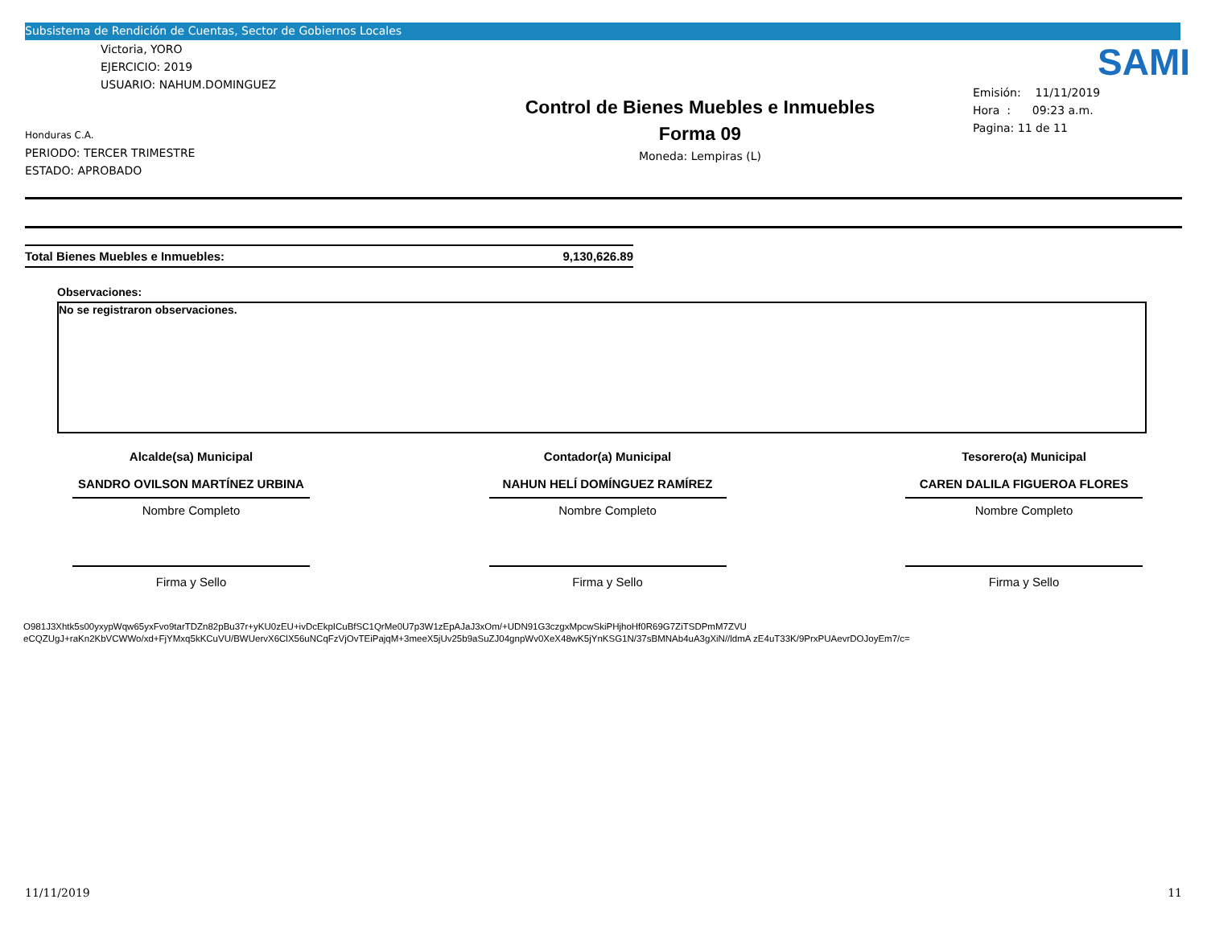Subsistema de Rendición de Cuentas, Sector de Gobiernos Locales
Victoria, YORO
EJERCICIO: 2019
USUARIO: NAHUM.DOMINGUEZ
Honduras C.A.
PERIODO: TERCER TRIMESTRE
ESTADO: APROBADO
Control de Bienes Muebles e Inmuebles
Forma 09
Moneda: Lempiras (L)
SAMI
Emisión: 11/11/2019
Hora : 09:23 a.m.
Pagina: 11 de 11
Total Bienes Muebles e Inmuebles: 9,130,626.89
Observaciones:
No se registraron observaciones.
Alcalde(sa) Municipal
SANDRO OVILSON MARTÍNEZ URBINA
Nombre Completo
Firma y Sello
Contador(a) Municipal
NAHUN HELÍ DOMÍNGUEZ RAMÍREZ
Nombre Completo
Firma y Sello
Tesorero(a) Municipal
CAREN DALILA FIGUEROA FLORES
Nombre Completo
Firma y Sello
O981J3Xhtk5s00yxypWqw65yxFvo9tarTDZn82pBu37r+yKU0zEU+ivDcEkpICuBfSC1QrMe0U7p3W1zEpAJaJ3xOm/+UDN91G3czgxMpcwSkiPHjhoHf0R69G7ZiTSDPmM7ZVU
eCQZUgJ+raKn2KbVCWWo/xd+FjYMxq5kKCuVU/BWUervX6ClX56uNCqFzVjOvTEiPajqM+3meeX5jUv25b9aSuZJ04gnpWv0XeX48wK5jYnKSG1N/37sBMNAb4uA3gXiN//ldmA zE4uT33K/9PrxPUAevrDOJoyEm7/c=
11/11/2019 11